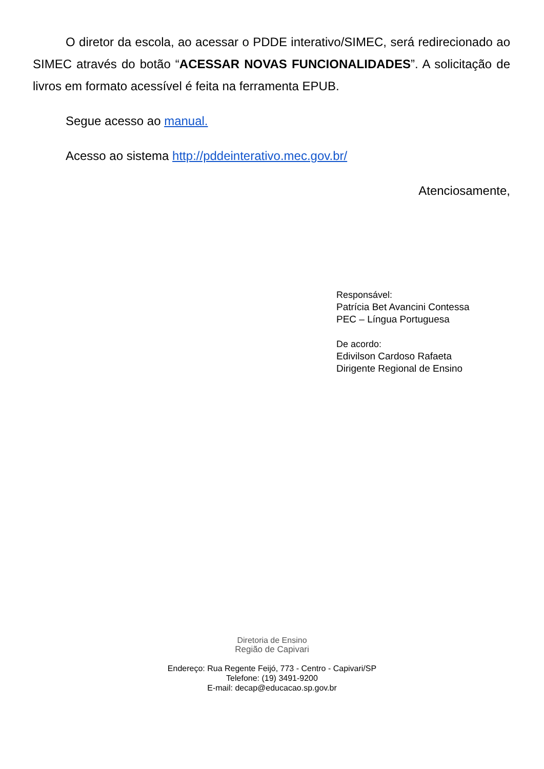O diretor da escola, ao acessar o PDDE interativo/SIMEC, será redirecionado ao SIMEC através do botão “ACESSAR NOVAS FUNCIONALIDADES”. A solicitação de livros em formato acessível é feita na ferramenta EPUB.
Segue acesso ao manual.
Acesso ao sistema http://pddeinterativo.mec.gov.br/
Atenciosamente,
Responsável:
Patrícia Bet Avancini Contessa
PEC – Língua Portuguesa
De acordo:
Edivilson Cardoso Rafaeta
Dirigente Regional de Ensino
Diretoria de Ensino
Região de Capivari
Endereço: Rua Regente Feijó, 773 - Centro - Capivari/SP
Telefone: (19) 3491-9200
E-mail: decap@educacao.sp.gov.br